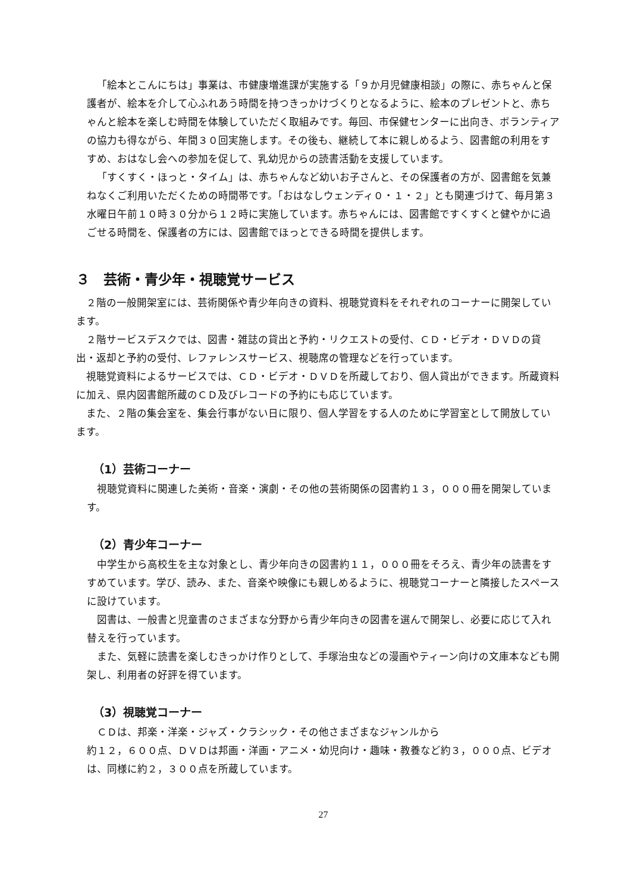「絵本とこんにちは」事業は、市健康増進課が実施する「９か月児健康相談」の際に、赤ちゃんと保護者が、絵本を介して心ふれあう時間を持つきっかけづくりとなるように、絵本のプレゼントと、赤ちゃんと絵本を楽しむ時間を体験していただく取組みです。毎回、市保健センターに出向き、ボランティアの協力も得ながら、年間３０回実施します。その後も、継続して本に親しめるよう、図書館の利用をすすめ、おはなし会への参加を促して、乳幼児からの読書活動を支援しています。
「すくすく・ほっと・タイム」は、赤ちゃんなど幼いお子さんと、その保護者の方が、図書館を気兼ねなくご利用いただくための時間帯です。「おはなしウェンディ０・１・２」とも関連づけて、毎月第３水曜日午前１０時３０分から１２時に実施しています。赤ちゃんには、図書館ですくすくと健やかに過ごせる時間を、保護者の方には、図書館でほっとできる時間を提供します。
３　芸術・青少年・視聴覚サービス
２階の一般開架室には、芸術関係や青少年向きの資料、視聴覚資料をそれぞれのコーナーに開架しています。
２階サービスデスクでは、図書・雑誌の貸出と予約・リクエストの受付、ＣＤ・ビデオ・ＤＶＤの貸出・返却と予約の受付、レファレンスサービス、視聴席の管理などを行っています。
視聴覚資料によるサービスでは、ＣＤ・ビデオ・ＤＶＤを所蔵しており、個人貸出ができます。所蔵資料に加え、県内図書館所蔵のＣＤ及びレコードの予約にも応じています。
また、２階の集会室を、集会行事がない日に限り、個人学習をする人のために学習室として開放しています。
（1）芸術コーナー
視聴覚資料に関連した美術・音楽・演劇・その他の芸術関係の図書約１３，０００冊を開架しています。
（2）青少年コーナー
中学生から高校生を主な対象とし、青少年向きの図書約１１，０００冊をそろえ、青少年の読書をすすめています。学び、読み、また、音楽や映像にも親しめるように、視聴覚コーナーと隣接したスペースに設けています。
図書は、一般書と児童書のさまざまな分野から青少年向きの図書を選んで開架し、必要に応じて入れ替えを行っています。
また、気軽に読書を楽しむきっかけ作りとして、手塚治虫などの漫画やティーン向けの文庫本なども開架し、利用者の好評を得ています。
（3）視聴覚コーナー
ＣＤは、邦楽・洋楽・ジャズ・クラシック・その他さまざまなジャンルから
約１２，６００点、ＤＶＤは邦画・洋画・アニメ・幼児向け・趣味・教養など約３，０００点、ビデオは、同様に約２，３００点を所蔵しています。
27